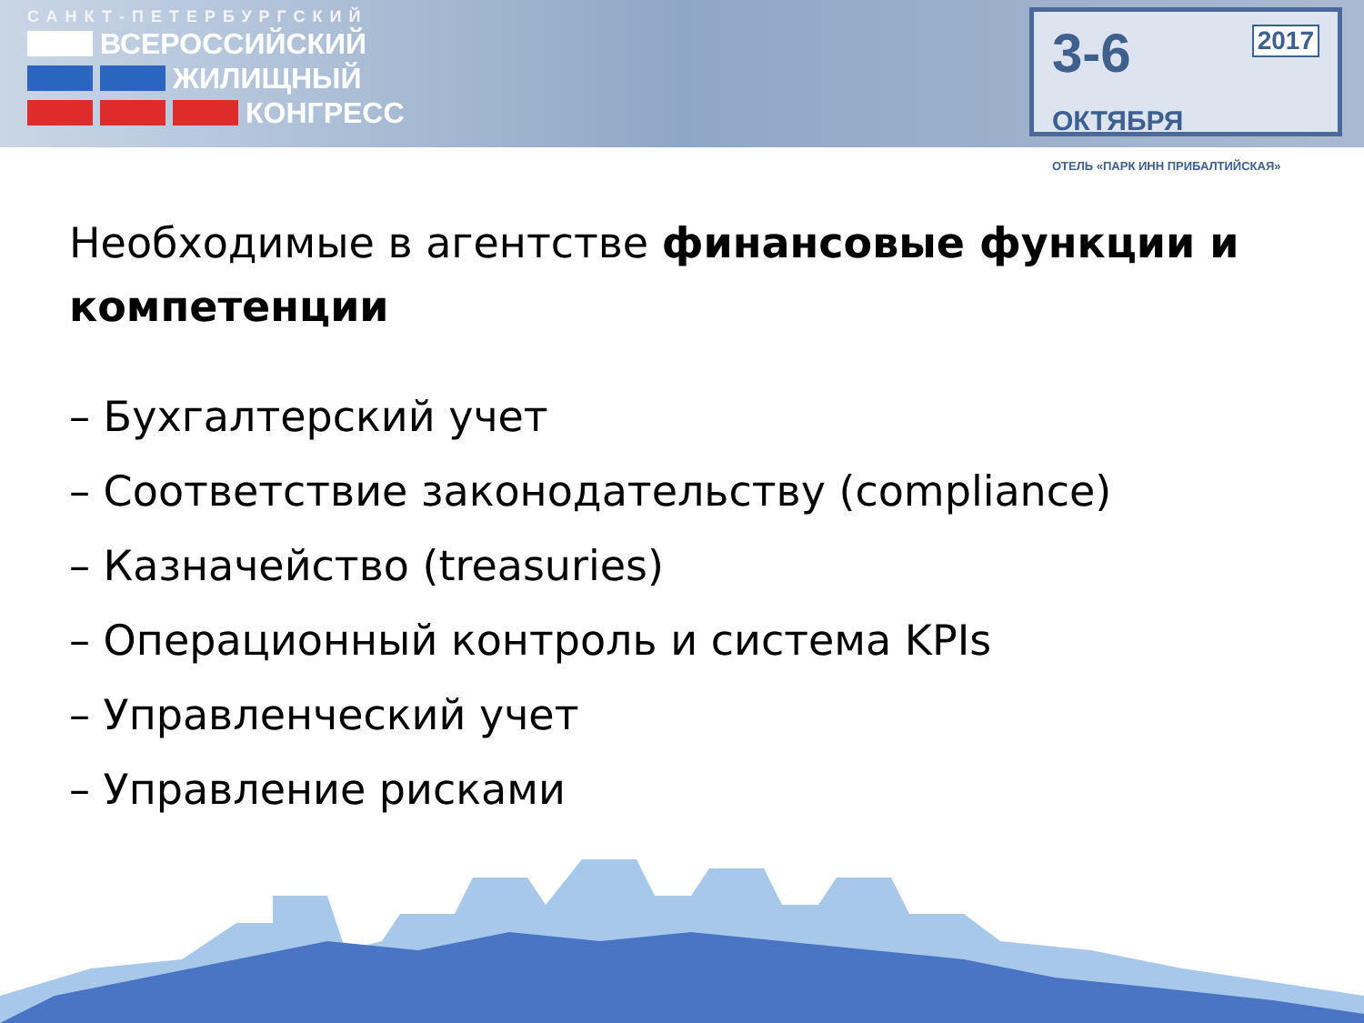САНКТ-ПЕТЕРБУРГСКИЙ
ВСЕРОССИЙСКИЙ
ЖИЛИЩНЫЙ
КОНГРЕСС
2017
3-6 ОКТЯБРЯ
ОТЕЛЬ «ПАРК ИНН ПРИБАЛТИЙСКАЯ»
Необходимые в агентстве финансовые функции и компетенции
– Бухгалтерский учет
– Соответствие законодательству (compliance)
– Казначейство (treasuries)
– Операционный контроль и система KPIs
– Управленческий учет
– Управление рисками